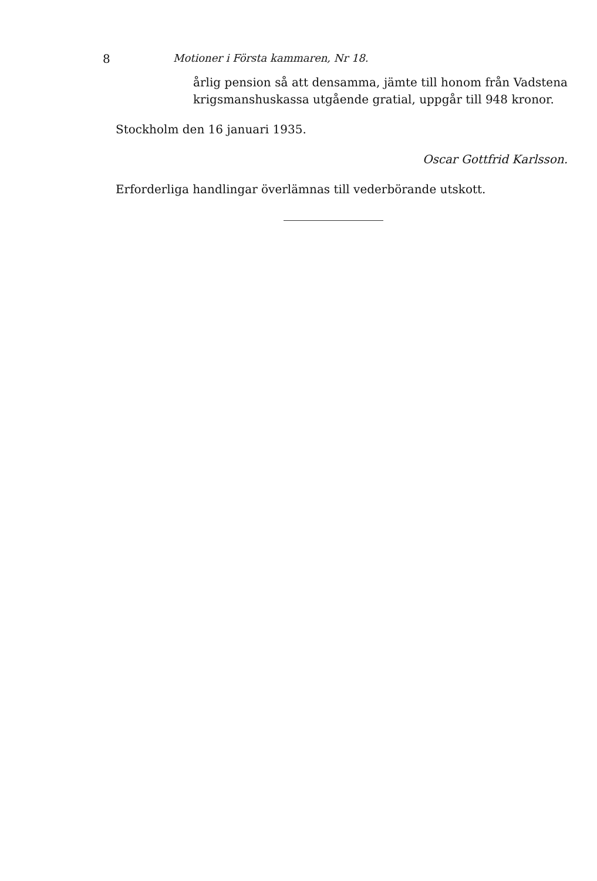8 Motioner i Första kammaren, Nr 18.
årlig pension så att densamma, jämte till honom från Vadstena krigsmanshuskassa utgående gratial, uppgår till 948 kronor.
Stockholm den 16 januari 1935.
Oscar Gottfrid Karlsson.
Erforderliga handlingar överlämnas till vederbörande utskott.